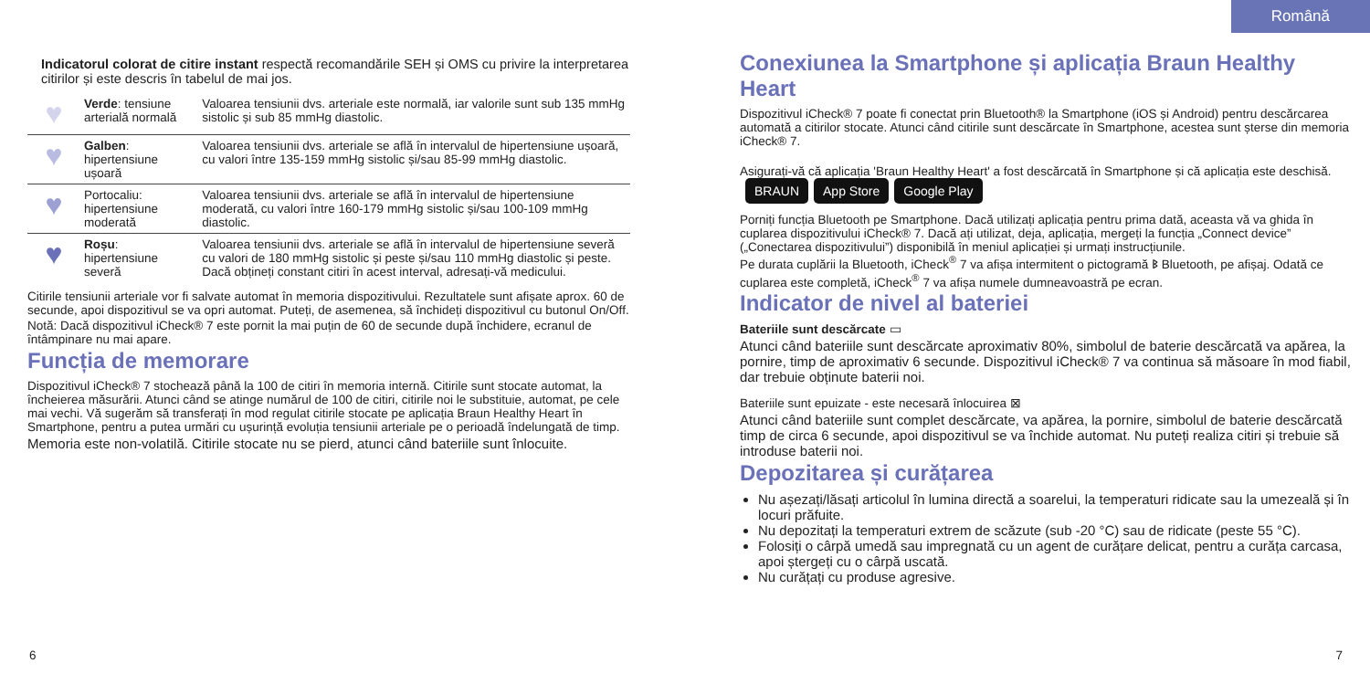Română
Indicatorul colorat de citire instant respectă recomandările SEH și OMS cu privire la interpretarea citirilor și este descris în tabelul de mai jos.
| ♥ | Verde : tensiune arterială normală | Valoarea tensiunii dvs. arteriale este normală, iar valorile sunt sub 135 mmHg sistolic și sub 85 mmHg diastolic. |
| ♥ | Galben : hipertensiune ușoară | Valoarea tensiunii dvs. arteriale se află în intervalul de hipertensiune ușoară, cu valori între 135-159 mmHg sistolic și/sau 85-99 mmHg diastolic. |
| ♥ | Portocaliu: hipertensiune moderată | Valoarea tensiunii dvs. arteriale se află în intervalul de hipertensiune moderată, cu valori între 160-179 mmHg sistolic și/sau 100-109 mmHg diastolic. |
| ♥ | Roșu : hipertensiune severă | Valoarea tensiunii dvs. arteriale se află în intervalul de hipertensiune severă cu valori de 180 mmHg sistolic și peste și/sau 110 mmHg diastolic și peste. Dacă obțineți constant citiri în acest interval, adresați-vă medicului. |
Citirile tensiunii arteriale vor fi salvate automat în memoria dispozitivului. Rezultatele sunt afișate aprox. 60 de secunde, apoi dispozitivul se va opri automat. Puteți, de asemenea, să închideți dispozitivul cu butonul On/Off.
Notă: Dacă dispozitivul iCheck® 7 este pornit la mai puțin de 60 de secunde după închidere, ecranul de întâmpinare nu mai apare.
Funcția de memorare
Dispozitivul iCheck® 7 stochează până la 100 de citiri în memoria internă. Citirile sunt stocate automat, la încheierea măsurării. Atunci când se atinge numărul de 100 de citiri, citirile noi le substituie, automat, pe cele mai vechi. Vă sugerăm să transferați în mod regulat citirile stocate pe aplicația Braun Healthy Heart în Smartphone, pentru a putea urmări cu ușurință evoluția tensiunii arteriale pe o perioadă îndelungată de timp.
Memoria este non-volatilă. Citirile stocate nu se pierd, atunci când bateriile sunt înlocuite.
Conexiunea la Smartphone și aplicația Braun Healthy Heart
Dispozitivul iCheck® 7 poate fi conectat prin Bluetooth® la Smartphone (iOS și Android) pentru descărcarea automată a citirilor stocate. Atunci când citirile sunt descărcate în Smartphone, acestea sunt șterse din memoria iCheck® 7.
Asigurați-vă că aplicația 'Braun Healthy Heart' a fost descărcată în Smartphone și că aplicația este deschisă. BRAUN App Store Google Play
Porniți funcția Bluetooth pe Smartphone. Dacă utilizați aplicația pentru prima dată, aceasta vă va ghida în cuplarea dispozitivului iCheck® 7. Dacă ați utilizat, deja, aplicația, mergeți la funcția „Connect device” („Conectarea dispozitivului”) disponibilă în meniul aplicației și urmați instrucțiunile.
Pe durata cuplării la Bluetooth, iCheck<sup>®</sup> 7 va afișa intermitent o pictogramă ᛒ Bluetooth, pe afișaj. Odată ce cuplarea este completă, iCheck<sup>®</sup> 7 va afișa numele dumneavoastră pe ecran.
Indicator de nivel al bateriei
Bateriile sunt descărcate ▭
Atunci când bateriile sunt descărcate aproximativ 80%, simbolul de baterie descărcată va apărea, la pornire, timp de aproximativ 6 secunde. Dispozitivul iCheck® 7 va continua să măsoare în mod fiabil, dar trebuie obținute baterii noi.
Bateriile sunt epuizate - este necesară înlocuirea ⊠
Atunci când bateriile sunt complet descărcate, va apărea, la pornire, simbolul de baterie descărcată timp de circa 6 secunde, apoi dispozitivul se va închide automat. Nu puteți realiza citiri și trebuie să introduse baterii noi.
Depozitarea și curățarea
Nu așezați/lăsați articolul în lumina directă a soarelui, la temperaturi ridicate sau la umezeală și în locuri prăfuite.
Nu depozitați la temperaturi extrem de scăzute (sub -20 °C) sau de ridicate (peste 55 °C).
Folosiți o cârpă umedă sau impregnată cu un agent de curățare delicat, pentru a curăța carcasa, apoi ștergeți cu o cârpă uscată.
Nu curățați cu produse agresive.
6 7